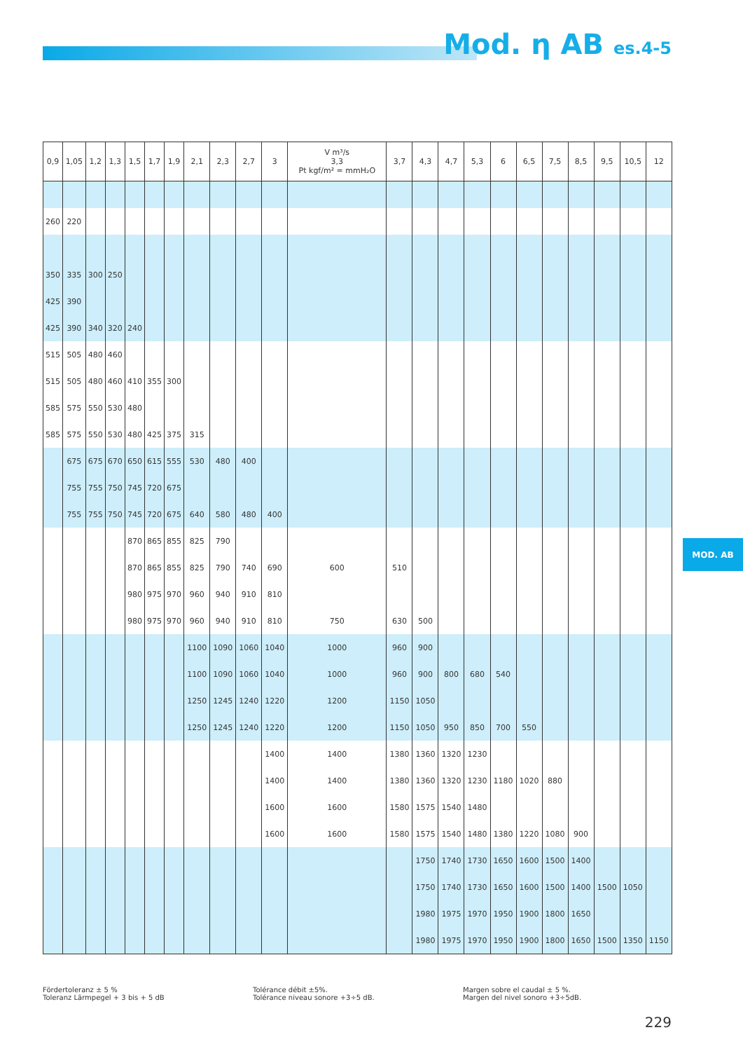Mod. η AB es.4-5
MOD. AB
| 0,9 | 1,05 | 1,2 | 1,3 | 1,5 | 1,7 | 1,9 | 2,1 | 2,3 | 2,7 | 3 | V m³/s 3,3 Pt kgf/m² = mmH₂O | 3,7 | 4,3 | 4,7 | 5,3 | 6 | 6,5 | 7,5 | 8,5 | 9,5 | 10,5 | 12 |
| --- | --- | --- | --- | --- | --- | --- | --- | --- | --- | --- | --- | --- | --- | --- | --- | --- | --- | --- | --- | --- | --- | --- |
| 260 | 220 | | | | | | | | | | | | | | | | | | | | | |
| 350 | 335 | 300 | 250 | | | | | | | | | | | | | | | | | | | |
| 425 | 390 | | | | | | | | | | | | | | | | | | | | | |
| 425 | 390 | 340 | 320 | 240 | | | | | | | | | | | | | | | | | | |
| 515 | 505 | 480 | 460 | | | | | | | | | | | | | | | | | | | |
| 515 | 505 | 480 | 460 | 410 | 355 | 300 | | | | | | | | | | | | | | | | |
| 585 | 575 | 550 | 530 | 480 | | | | | | | | | | | | | | | | | | |
| 585 | 575 | 550 | 530 | 480 | 425 | 375 | 315 | | | | | | | | | | | | | | | |
| | 675 | 675 | 670 | 650 | 615 | 555 | 530 | 480 | 400 | | | | | | | | | | | | | |
| | 755 | 755 | 750 | 745 | 720 | 675 | | | | | | | | | | | | | | | | |
| | 755 | 755 | 750 | 745 | 720 | 675 | 640 | 580 | 480 | 400 | | | | | | | | | | | | |
| | | | | 870 | 865 | 855 | 825 | 790 | | | | | | | | | | | | | | |
| | | | | 870 | 865 | 855 | 825 | 790 | 740 | 690 | 600 | 510 | | | | | | | | | | |
| | | | | 980 | 975 | 970 | 960 | 940 | 910 | 810 | | | | | | | | | | | | |
| | | | | 980 | 975 | 970 | 960 | 940 | 910 | 810 | 750 | 630 | 500 | | | | | | | | | |
| | | | | | | | 1100 | 1090 | 1060 | 1040 | 1000 | 960 | 900 | | | | | | | | | |
| | | | | | | | 1100 | 1090 | 1060 | 1040 | 1000 | 960 | 900 | 800 | 680 | 540 | | | | | | |
| | | | | | | | 1250 | 1245 | 1240 | 1220 | 1200 | 1150 | 1050 | | | | | | | | | |
| | | | | | | | 1250 | 1245 | 1240 | 1220 | 1200 | 1150 | 1050 | 950 | 850 | 700 | 550 | | | | | |
| | | | | | | | | | | 1400 | 1400 | 1380 | 1360 | 1320 | 1230 | | | | | | | |
| | | | | | | | | | | 1400 | 1400 | 1380 | 1360 | 1320 | 1230 | 1180 | 1020 | 880 | | | | |
| | | | | | | | | | | 1600 | 1600 | 1580 | 1575 | 1540 | 1480 | | | | | | | |
| | | | | | | | | | | 1600 | 1600 | 1580 | 1575 | 1540 | 1480 | 1380 | 1220 | 1080 | 900 | | | |
| | | | | | | | | | | | | | 1750 | 1740 | 1730 | 1650 | 1600 | 1500 | 1400 | | | |
| | | | | | | | | | | | | | 1750 | 1740 | 1730 | 1650 | 1600 | 1500 | 1400 | 1500 | 1050 | |
| | | | | | | | | | | | | | 1980 | 1975 | 1970 | 1950 | 1900 | 1800 | 1650 | | | |
| | | | | | | | | | | | | | 1980 | 1975 | 1970 | 1950 | 1900 | 1800 | 1650 | 1500 | 1350 | 1150 |
Fördertoleranz ± 5 %
Toleranz Lärmpegel + 3 bis + 5 dB
Tolérance débit ±5%.
Tolérance niveau sonore +3÷5 dB.
Margen sobre el caudal ± 5 %.
Margen del nivel sonoro +3÷5dB.
229